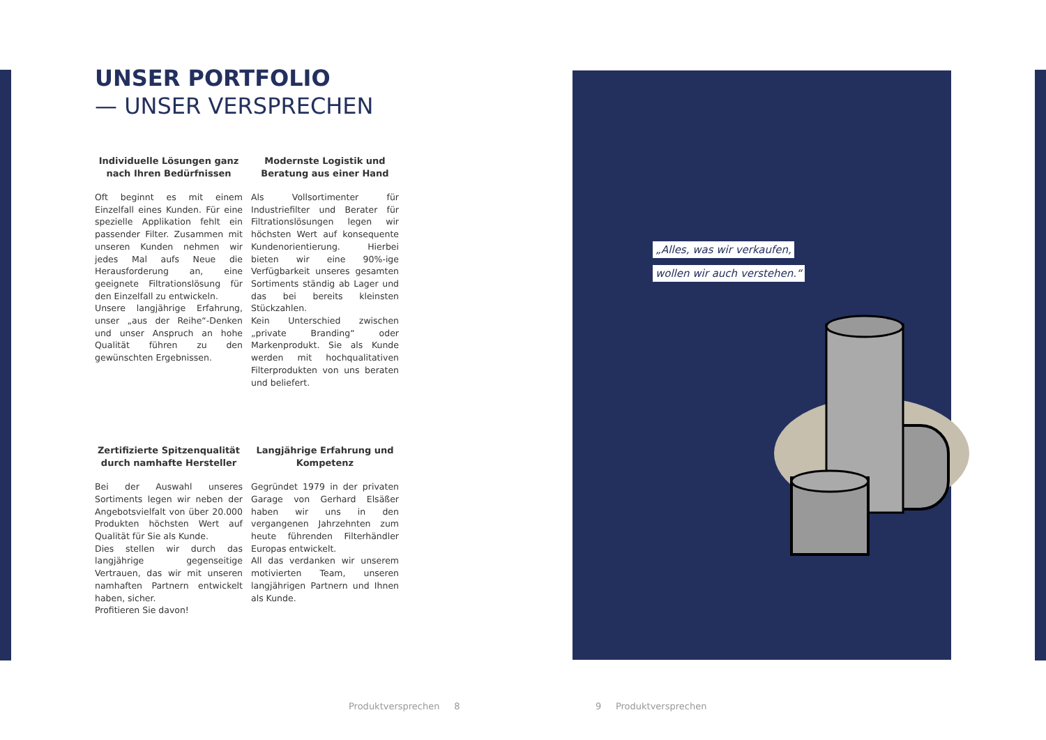UNSER PORTFOLIO
— UNSER VERSPRECHEN
Individuelle Lösungen ganz nach Ihren Bedürfnissen
Oft beginnt es mit einem Einzelfall eines Kunden. Für eine spezielle Applikation fehlt ein passender Filter. Zusammen mit unseren Kunden nehmen wir jedes Mal aufs Neue die Herausforderung an, eine geeignete Filtrationslösung für den Einzelfall zu entwickeln.
Unsere langjährige Erfahrung, unser „aus der Reihe“-Denken und unser Anspruch an hohe Qualität führen zu den gewünschten Ergebnissen.
Modernste Logistik und Beratung aus einer Hand
Als Vollsortimenter für Industriefilter und Berater für Filtrationslösungen legen wir höchsten Wert auf konsequente Kundenorientierung. Hierbei bieten wir eine 90%-ige Verfügbarkeit unseres gesamten Sortiments ständig ab Lager und das bei bereits kleinsten Stückzahlen.
Kein Unterschied zwischen „private Branding“ oder Markenprodukt. Sie als Kunde werden mit hochqualitativen Filterprodukten von uns beraten und beliefert.
Zertifizierte Spitzenqualität durch namhafte Hersteller
Bei der Auswahl unseres Sortiments legen wir neben der Angebotsvielfalt von über 20.000 Produkten höchsten Wert auf Qualität für Sie als Kunde.
Dies stellen wir durch das langjährige gegenseitige Vertrauen, das wir mit unseren namhaften Partnern entwickelt haben, sicher.
Profitieren Sie davon!
Langjährige Erfahrung und Kompetenz
Gegründet 1979 in der privaten Garage von Gerhard Elsäßer haben wir uns in den vergangenen Jahrzehnten zum heute führenden Filterhändler Europas entwickelt.
All das verdanken wir unserem motivierten Team, unseren langjährigen Partnern und Ihnen als Kunde.
„Alles, was wir verkaufen,
wollen wir auch verstehen.“
Produktversprechen 8 9 Produktversprechen